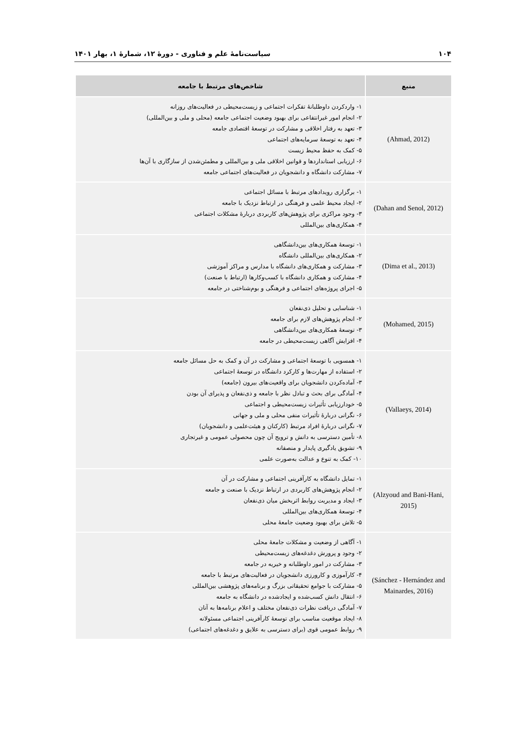۱۰۴ سیاست‌نامهٔ علم و فناوری - دورهٔ ۱۲، شمارهٔ ۱، بهار ۱۴۰۱
| منبع | شاخص‌های مرتبط با جامعه |
| --- | --- |
| (Ahmad, 2012) | ۱- واردکردن داوطلبانهٔ تفکرات اجتماعی و زیست‌محیطی در فعالیت‌های روزانه ۲- انجام امور غیرانتفاعی برای بهبود وضعیت اجتماعی جامعه (محلی و ملی و بین‌المللی) ۳- تعهد به رفتار اخلاقی و مشارکت در توسعهٔ اقتصادی جامعه ۴- تعهد به توسعهٔ سرمایه‌های اجتماعی ۵- کمک به حفظ محیط زیست ۶- ارزیابی استانداردها و قوانین اخلاقی ملی و بین‌المللی و مطمئن‌شدن از سازگاری با آن‌ها ۷- مشارکت دانشگاه و دانشجویان در فعالیت‌های اجتماعی جامعه |
| (Dahan and Senol, 2012) | ۱- برگزاری رویدادهای مرتبط با مسائل اجتماعی ۲- ایجاد محیط علمی و فرهنگی در ارتباط نزدیک با جامعه ۳- وجود مراکزی برای پژوهش‌های کاربردی دربارهٔ مشکلات اجتماعی ۴- همکاری‌های بین‌المللی |
| (Dima et al., 2013) | ۱- توسعهٔ همکاری‌های بین‌دانشگاهی ۲- همکاری‌های بین‌المللی دانشگاه ۳- مشارکت و همکاری‌های دانشگاه با مدارس و مراکز آموزشی ۴- مشارکت و همکاری دانشگاه با کسب‌وکارها (ارتباط با صنعت) ۵- اجرای پروژه‌های اجتماعی و فرهنگی و بوم‌شناختی در جامعه |
| (Mohamed, 2015) | ۱- شناسایی و تحلیل ذی‌نفعان ۲- انجام پژوهش‌های لازم برای جامعه ۳- توسعهٔ همکاری‌های بین‌دانشگاهی ۴- افزایش آگاهی زیست‌محیطی در جامعه |
| (Vallaeys, 2014) | ۱- همسویی با توسعهٔ اجتماعی و مشارکت در آن و کمک به حل مسائل جامعه ۲- استفاده از مهارت‌ها و کارکرد دانشگاه در توسعهٔ اجتماعی ۳- آماده‌کردن دانشجویان برای واقعیت‌های بیرون (جامعه) ۴- آمادگی برای بحث و تبادل نظر با جامعه و ذی‌نفعان و پذیرای آن بودن ۵- خودارزیابی تأثیرات زیست‌محیطی و اجتماعی ۶- نگرانی دربارهٔ تأثیرات منفی محلی و ملی و جهانی ۷- نگرانی دربارهٔ افراد مرتبط (کارکنان و هیئت‌علمی و دانشجویان) ۸- تأمین دسترسی به دانش و ترویج آن چون محصولی عمومی و غیرتجاری ۹- تشویق یادگیری پایدار و منصفانه ۱۰- کمک به تنوع و عدالت به‌صورت علمی |
| (Alzyoud and Bani-Hani, 2015) | ۱- تمایل دانشگاه به کارآفرینی اجتماعی و مشارکت در آن ۲- انجام پژوهش‌های کاربردی در ارتباط نزدیک با صنعت و جامعه ۳- ایجاد و مدیریت روابط اثربخش میان ذی‌نفعان ۴- توسعهٔ همکاری‌های بین‌المللی ۵- تلاش برای بهبود وضعیت جامعهٔ محلی |
| (Sánchez - Hernández and Mainardes, 2016) | ۱- آگاهی از وضعیت و مشکلات جامعهٔ محلی ۲- وجود و پرورش دغدغه‌های زیست‌محیطی ۳- مشارکت در امور داوطلبانه و خیریه در جامعه ۴- کارآموزی و کارورزی دانشجویان در فعالیت‌های مرتبط با جامعه ۵- مشارکت با جوامع تحقیقاتی بزرگ و برنامه‌های پژوهشی بین‌المللی ۶- انتقال دانش کسب‌شده و ایجادشده در دانشگاه به جامعه ۷- آمادگی دریافت نظرات ذی‌نفعان مختلف و اعلام برنامه‌ها به آنان ۸- ایجاد موقعیت مناسب برای توسعهٔ کارآفرینی اجتماعی مسئولانه ۹- روابط عمومی قوی (برای دسترسی به علایق و دغدغه‌های اجتماعی) |